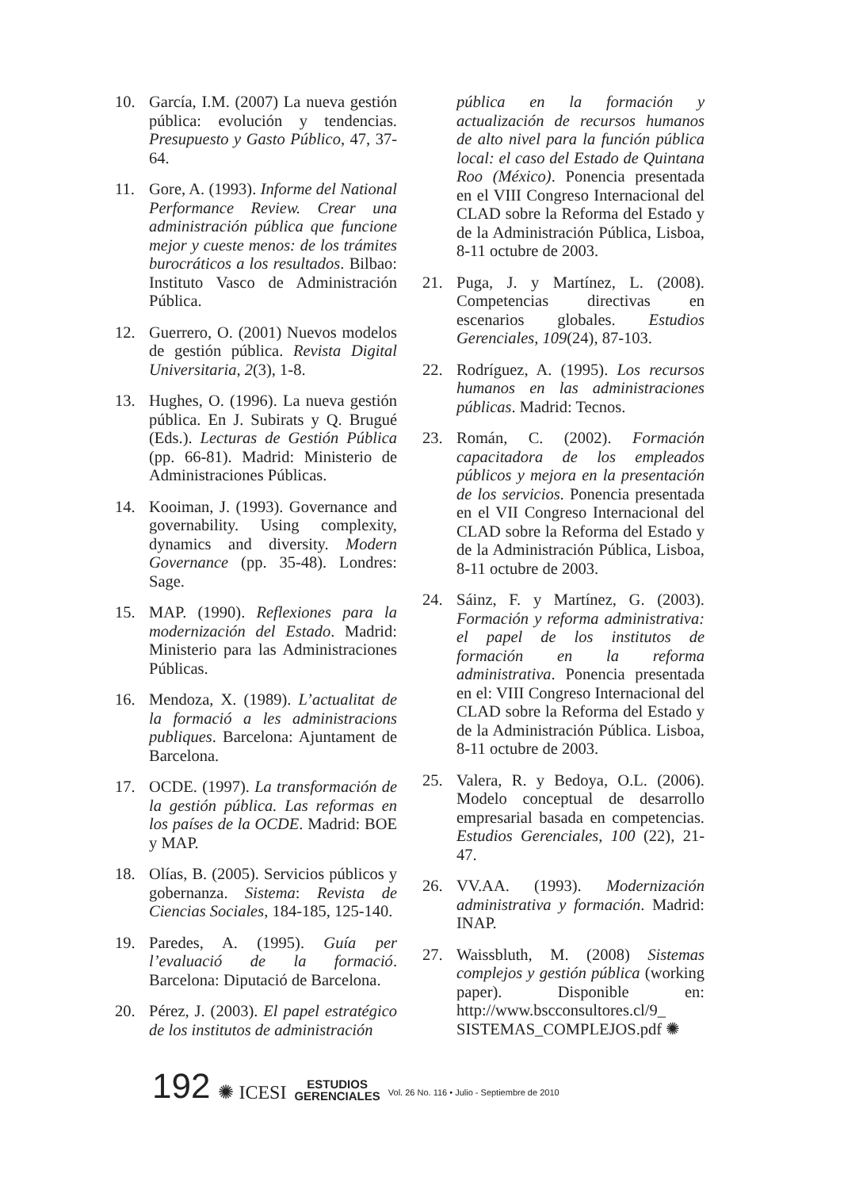10. García, I.M. (2007) La nueva gestión pública: evolución y tendencias. Presupuesto y Gasto Público, 47, 37-64.
11. Gore, A. (1993). Informe del National Performance Review. Crear una administración pública que funcione mejor y cueste menos: de los trámites burocráticos a los resultados. Bilbao: Instituto Vasco de Administración Pública.
12. Guerrero, O. (2001) Nuevos modelos de gestión pública. Revista Digital Universitaria, 2(3), 1-8.
13. Hughes, O. (1996). La nueva gestión pública. En J. Subirats y Q. Brugué (Eds.). Lecturas de Gestión Pública (pp. 66-81). Madrid: Ministerio de Administraciones Públicas.
14. Kooiman, J. (1993). Governance and governability. Using complexity, dynamics and diversity. Modern Governance (pp. 35-48). Londres: Sage.
15. MAP. (1990). Reflexiones para la modernización del Estado. Madrid: Ministerio para las Administraciones Públicas.
16. Mendoza, X. (1989). L’actualitat de la formació a les administracions publiques. Barcelona: Ajuntament de Barcelona.
17. OCDE. (1997). La transformación de la gestión pública. Las reformas en los países de la OCDE. Madrid: BOE y MAP.
18. Olías, B. (2005). Servicios públicos y gobernanza. Sistema: Revista de Ciencias Sociales, 184-185, 125-140.
19. Paredes, A. (1995). Guía per l’evaluació de la formació. Barcelona: Diputació de Barcelona.
20. Pérez, J. (2003). El papel estratégico de los institutos de administración
pública en la formación y actualización de recursos humanos de alto nivel para la función pública local: el caso del Estado de Quintana Roo (México). Ponencia presentada en el VIII Congreso Internacional del CLAD sobre la Reforma del Estado y de la Administración Pública, Lisboa, 8-11 octubre de 2003.
21. Puga, J. y Martínez, L. (2008). Competencias directivas en escenarios globales. Estudios Gerenciales, 109(24), 87-103.
22. Rodríguez, A. (1995). Los recursos humanos en las administraciones públicas. Madrid: Tecnos.
23. Román, C. (2002). Formación capacitadora de los empleados públicos y mejora en la presentación de los servicios. Ponencia presentada en el VII Congreso Internacional del CLAD sobre la Reforma del Estado y de la Administración Pública, Lisboa, 8-11 octubre de 2003.
24. Sáinz, F. y Martínez, G. (2003). Formación y reforma administrativa: el papel de los institutos de formación en la reforma administrativa. Ponencia presentada en el: VIII Congreso Internacional del CLAD sobre la Reforma del Estado y de la Administración Pública. Lisboa, 8-11 octubre de 2003.
25. Valera, R. y Bedoya, O.L. (2006). Modelo conceptual de desarrollo empresarial basada en competencias. Estudios Gerenciales, 100 (22), 21-47.
26. VV.AA. (1993). Modernización administrativa y formación. Madrid: INAP.
27. Waissbluth, M. (2008) Sistemas complejos y gestión pública (working paper). Disponible en: http://www.bscconsultores.cl/9_ SISTEMAS_COMPLEJOS.pdf ✺
192 ✺ ICESI ESTUDIOS
GERENCIALES Vol. 26 No. 116 • Julio - Septiembre de 2010